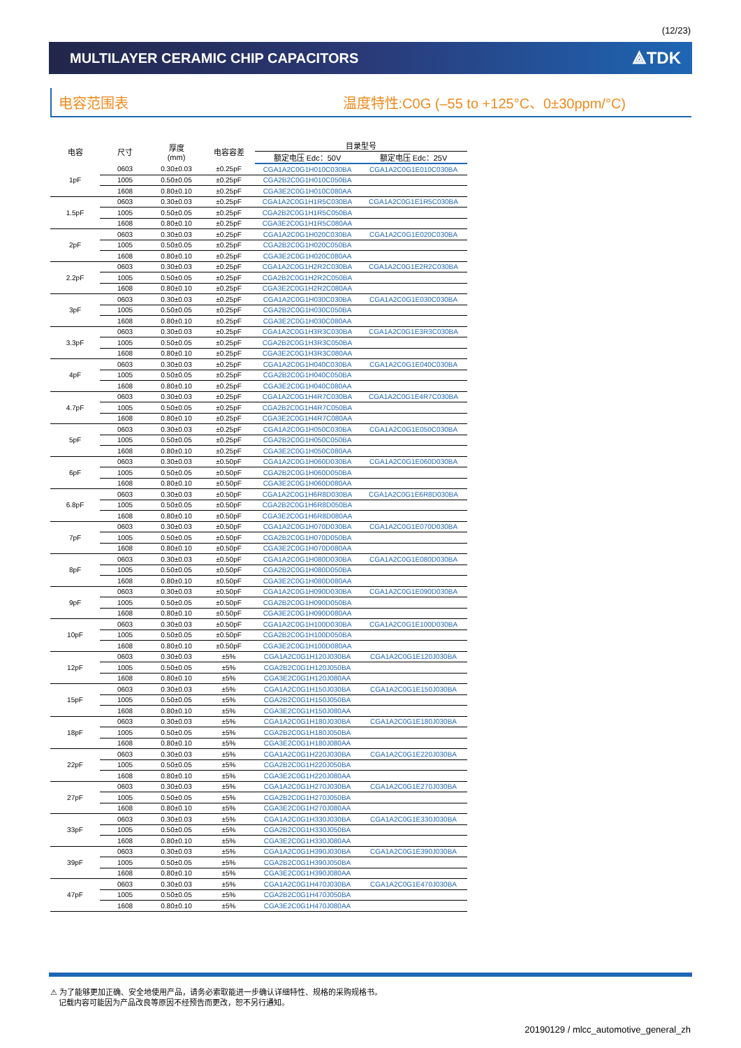(12/23)
MULTILAYER CERAMIC CHIP CAPACITORS
⟁TDK
电容范围表 温度特性:C0G (–55 to +125°C、0±30ppm/°C)
| 电容 | 尺寸 | 厚度 (mm) | 电容容差 | 目录型号 | |
| --- | --- | --- | --- | --- | --- |
| | | | | 额定电压 Edc：50V | 额定电压 Edc：25V |
| 1pF | 0603 | 0.30±0.03 | ±0.25pF | CGA1A2C0G1H010C030BA | CGA1A2C0G1E010C030BA |
| | 1005 | 0.50±0.05 | ±0.25pF | CGA2B2C0G1H010C050BA | |
| | 1608 | 0.80±0.10 | ±0.25pF | CGA3E2C0G1H010C080AA | |
| 1.5pF | 0603 | 0.30±0.03 | ±0.25pF | CGA1A2C0G1H1R5C030BA | CGA1A2C0G1E1R5C030BA |
| | 1005 | 0.50±0.05 | ±0.25pF | CGA2B2C0G1H1R5C050BA | |
| | 1608 | 0.80±0.10 | ±0.25pF | CGA3E2C0G1H1R5C080AA | |
| 2pF | 0603 | 0.30±0.03 | ±0.25pF | CGA1A2C0G1H020C030BA | CGA1A2C0G1E020C030BA |
| | 1005 | 0.50±0.05 | ±0.25pF | CGA2B2C0G1H020C050BA | |
| | 1608 | 0.80±0.10 | ±0.25pF | CGA3E2C0G1H020C080AA | |
| 2.2pF | 0603 | 0.30±0.03 | ±0.25pF | CGA1A2C0G1H2R2C030BA | CGA1A2C0G1E2R2C030BA |
| | 1005 | 0.50±0.05 | ±0.25pF | CGA2B2C0G1H2R2C050BA | |
| | 1608 | 0.80±0.10 | ±0.25pF | CGA3E2C0G1H2R2C080AA | |
| 3pF | 0603 | 0.30±0.03 | ±0.25pF | CGA1A2C0G1H030C030BA | CGA1A2C0G1E030C030BA |
| | 1005 | 0.50±0.05 | ±0.25pF | CGA2B2C0G1H030C050BA | |
| | 1608 | 0.80±0.10 | ±0.25pF | CGA3E2C0G1H030C080AA | |
| 3.3pF | 0603 | 0.30±0.03 | ±0.25pF | CGA1A2C0G1H3R3C030BA | CGA1A2C0G1E3R3C030BA |
| | 1005 | 0.50±0.05 | ±0.25pF | CGA2B2C0G1H3R3C050BA | |
| | 1608 | 0.80±0.10 | ±0.25pF | CGA3E2C0G1H3R3C080AA | |
| 4pF | 0603 | 0.30±0.03 | ±0.25pF | CGA1A2C0G1H040C030BA | CGA1A2C0G1E040C030BA |
| | 1005 | 0.50±0.05 | ±0.25pF | CGA2B2C0G1H040C050BA | |
| | 1608 | 0.80±0.10 | ±0.25pF | CGA3E2C0G1H040C080AA | |
| 4.7pF | 0603 | 0.30±0.03 | ±0.25pF | CGA1A2C0G1H4R7C030BA | CGA1A2C0G1E4R7C030BA |
| | 1005 | 0.50±0.05 | ±0.25pF | CGA2B2C0G1H4R7C050BA | |
| | 1608 | 0.80±0.10 | ±0.25pF | CGA3E2C0G1H4R7C080AA | |
| 5pF | 0603 | 0.30±0.03 | ±0.25pF | CGA1A2C0G1H050C030BA | CGA1A2C0G1E050C030BA |
| | 1005 | 0.50±0.05 | ±0.25pF | CGA2B2C0G1H050C050BA | |
| | 1608 | 0.80±0.10 | ±0.25pF | CGA3E2C0G1H050C080AA | |
| 6pF | 0603 | 0.30±0.03 | ±0.50pF | CGA1A2C0G1H060D030BA | CGA1A2C0G1E060D030BA |
| | 1005 | 0.50±0.05 | ±0.50pF | CGA2B2C0G1H060D050BA | |
| | 1608 | 0.80±0.10 | ±0.50pF | CGA3E2C0G1H060D080AA | |
| 6.8pF | 0603 | 0.30±0.03 | ±0.50pF | CGA1A2C0G1H6R8D030BA | CGA1A2C0G1E6R8D030BA |
| | 1005 | 0.50±0.05 | ±0.50pF | CGA2B2C0G1H6R8D050BA | |
| | 1608 | 0.80±0.10 | ±0.50pF | CGA3E2C0G1H6R8D080AA | |
| 7pF | 0603 | 0.30±0.03 | ±0.50pF | CGA1A2C0G1H070D030BA | CGA1A2C0G1E070D030BA |
| | 1005 | 0.50±0.05 | ±0.50pF | CGA2B2C0G1H070D050BA | |
| | 1608 | 0.80±0.10 | ±0.50pF | CGA3E2C0G1H070D080AA | |
| 8pF | 0603 | 0.30±0.03 | ±0.50pF | CGA1A2C0G1H080D030BA | CGA1A2C0G1E080D030BA |
| | 1005 | 0.50±0.05 | ±0.50pF | CGA2B2C0G1H080D050BA | |
| | 1608 | 0.80±0.10 | ±0.50pF | CGA3E2C0G1H080D080AA | |
| 9pF | 0603 | 0.30±0.03 | ±0.50pF | CGA1A2C0G1H090D030BA | CGA1A2C0G1E090D030BA |
| | 1005 | 0.50±0.05 | ±0.50pF | CGA2B2C0G1H090D050BA | |
| | 1608 | 0.80±0.10 | ±0.50pF | CGA3E2C0G1H090D080AA | |
| 10pF | 0603 | 0.30±0.03 | ±0.50pF | CGA1A2C0G1H100D030BA | CGA1A2C0G1E100D030BA |
| | 1005 | 0.50±0.05 | ±0.50pF | CGA2B2C0G1H100D050BA | |
| | 1608 | 0.80±0.10 | ±0.50pF | CGA3E2C0G1H100D080AA | |
| 12pF | 0603 | 0.30±0.03 | ±5% | CGA1A2C0G1H120J030BA | CGA1A2C0G1E120J030BA |
| | 1005 | 0.50±0.05 | ±5% | CGA2B2C0G1H120J050BA | |
| | 1608 | 0.80±0.10 | ±5% | CGA3E2C0G1H120J080AA | |
| 15pF | 0603 | 0.30±0.03 | ±5% | CGA1A2C0G1H150J030BA | CGA1A2C0G1E150J030BA |
| | 1005 | 0.50±0.05 | ±5% | CGA2B2C0G1H150J050BA | |
| | 1608 | 0.80±0.10 | ±5% | CGA3E2C0G1H150J080AA | |
| 18pF | 0603 | 0.30±0.03 | ±5% | CGA1A2C0G1H180J030BA | CGA1A2C0G1E180J030BA |
| | 1005 | 0.50±0.05 | ±5% | CGA2B2C0G1H180J050BA | |
| | 1608 | 0.80±0.10 | ±5% | CGA3E2C0G1H180J080AA | |
| 22pF | 0603 | 0.30±0.03 | ±5% | CGA1A2C0G1H220J030BA | CGA1A2C0G1E220J030BA |
| | 1005 | 0.50±0.05 | ±5% | CGA2B2C0G1H220J050BA | |
| | 1608 | 0.80±0.10 | ±5% | CGA3E2C0G1H220J080AA | |
| 27pF | 0603 | 0.30±0.03 | ±5% | CGA1A2C0G1H270J030BA | CGA1A2C0G1E270J030BA |
| | 1005 | 0.50±0.05 | ±5% | CGA2B2C0G1H270J050BA | |
| | 1608 | 0.80±0.10 | ±5% | CGA3E2C0G1H270J080AA | |
| 33pF | 0603 | 0.30±0.03 | ±5% | CGA1A2C0G1H330J030BA | CGA1A2C0G1E330J030BA |
| | 1005 | 0.50±0.05 | ±5% | CGA2B2C0G1H330J050BA | |
| | 1608 | 0.80±0.10 | ±5% | CGA3E2C0G1H330J080AA | |
| 39pF | 0603 | 0.30±0.03 | ±5% | CGA1A2C0G1H390J030BA | CGA1A2C0G1E390J030BA |
| | 1005 | 0.50±0.05 | ±5% | CGA2B2C0G1H390J050BA | |
| | 1608 | 0.80±0.10 | ±5% | CGA3E2C0G1H390J080AA | |
| 47pF | 0603 | 0.30±0.03 | ±5% | CGA1A2C0G1H470J030BA | CGA1A2C0G1E470J030BA |
| | 1005 | 0.50±0.05 | ±5% | CGA2B2C0G1H470J050BA | |
| | 1608 | 0.80±0.10 | ±5% | CGA3E2C0G1H470J080AA | |
⚠ 为了能够更加正确、安全地使用产品，请务必索取能进一步确认详细特性、规格的采购规格书。
记载内容可能因为产品改良等原因不经预告而更改，恕不另行通知。
20190129 / mlcc_automotive_general_zh